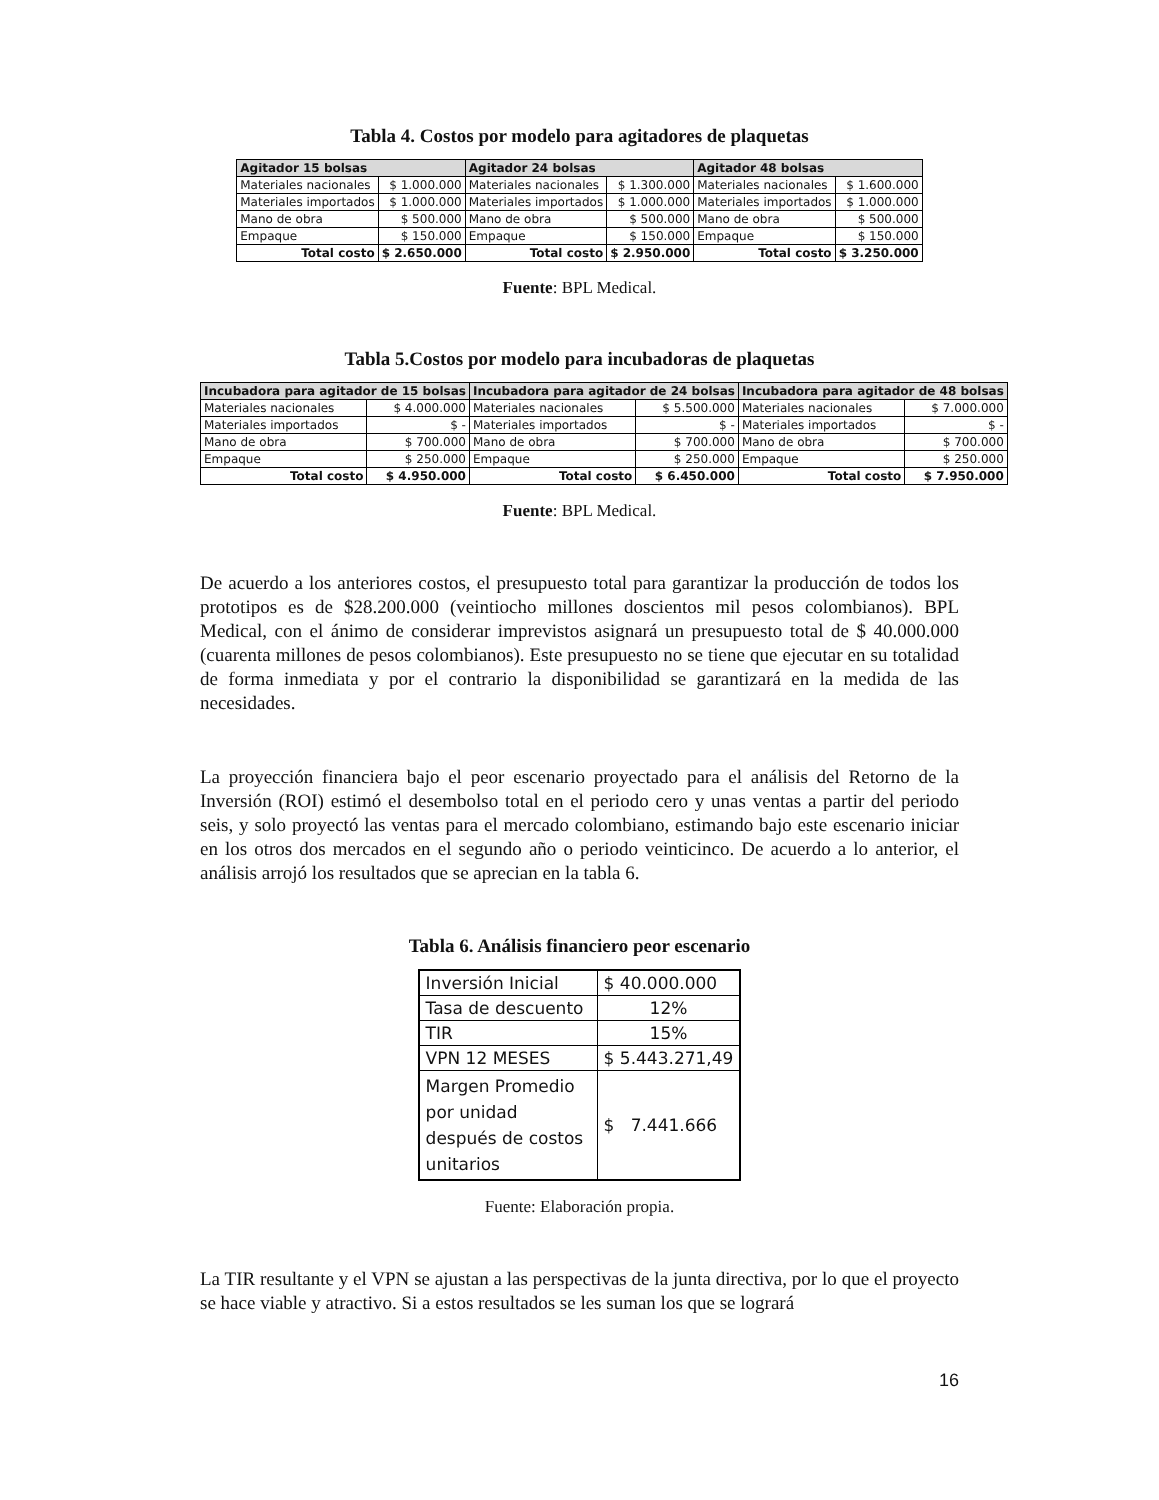Tabla 4. Costos por modelo para agitadores de plaquetas
| Agitador 15 bolsas | | Agitador 24 bolsas | | Agitador 48 bolsas | |
| --- | --- | --- | --- | --- | --- |
| Materiales nacionales | $ 1.000.000 | Materiales nacionales | $ 1.300.000 | Materiales nacionales | $ 1.600.000 |
| Materiales importados | $ 1.000.000 | Materiales importados | $ 1.000.000 | Materiales importados | $ 1.000.000 |
| Mano de obra | $ 500.000 | Mano de obra | $ 500.000 | Mano de obra | $ 500.000 |
| Empaque | $ 150.000 | Empaque | $ 150.000 | Empaque | $ 150.000 |
| Total costo | $ 2.650.000 | Total costo | $ 2.950.000 | Total costo | $ 3.250.000 |
Fuente: BPL Medical.
Tabla 5.Costos por modelo para incubadoras de plaquetas
| Incubadora para agitador de 15 bolsas | | Incubadora para agitador de 24 bolsas | | Incubadora para agitador de 48 bolsas | |
| --- | --- | --- | --- | --- | --- |
| Materiales nacionales | $ 4.000.000 | Materiales nacionales | $ 5.500.000 | Materiales nacionales | $ 7.000.000 |
| Materiales importados | $ - | Materiales importados | $ - | Materiales importados | $ - |
| Mano de obra | $ 700.000 | Mano de obra | $ 700.000 | Mano de obra | $ 700.000 |
| Empaque | $ 250.000 | Empaque | $ 250.000 | Empaque | $ 250.000 |
| Total costo | $ 4.950.000 | Total costo | $ 6.450.000 | Total costo | $ 7.950.000 |
Fuente: BPL Medical.
De acuerdo a los anteriores costos, el presupuesto total para garantizar la producción de todos los prototipos es de $28.200.000 (veintiocho millones doscientos mil pesos colombianos). BPL Medical, con el ánimo de considerar imprevistos asignará un presupuesto total de $ 40.000.000 (cuarenta millones de pesos colombianos). Este presupuesto no se tiene que ejecutar en su totalidad de forma inmediata y por el contrario la disponibilidad se garantizará en la medida de las necesidades.
La proyección financiera bajo el peor escenario proyectado para el análisis del Retorno de la Inversión (ROI) estimó el desembolso total en el periodo cero y unas ventas a partir del periodo seis, y solo proyectó las ventas para el mercado colombiano, estimando bajo este escenario iniciar en los otros dos mercados en el segundo año o periodo veinticinco. De acuerdo a lo anterior, el análisis arrojó los resultados que se aprecian en la tabla 6.
Tabla 6. Análisis financiero peor escenario
| Inversión Inicial | $ 40.000.000 |
| Tasa de descuento | 12% |
| TIR | 15% |
| VPN 12 MESES | $ 5.443.271,49 |
| Margen Promedio por unidad después de costos unitarios | $ 7.441.666 |
Fuente: Elaboración propia.
La TIR resultante y el VPN se ajustan a las perspectivas de la junta directiva, por lo que el proyecto se hace viable y atractivo. Si a estos resultados se les suman los que se logrará
16